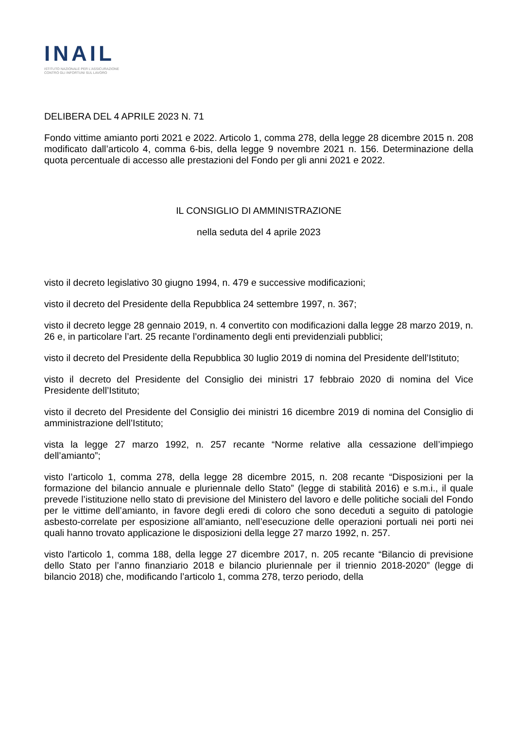INAIL
ISTITUTO NAZIONALE PER L'ASSICURAZIONE
CONTRO GLI INFORTUNI SUL LAVORO
DELIBERA DEL 4 APRILE 2023 N. 71
Fondo vittime amianto porti 2021 e 2022. Articolo 1, comma 278, della legge 28 dicembre 2015 n. 208 modificato dall’articolo 4, comma 6-bis, della legge 9 novembre 2021 n. 156. Determinazione della quota percentuale di accesso alle prestazioni del Fondo per gli anni 2021 e 2022.
IL CONSIGLIO DI AMMINISTRAZIONE
nella seduta del 4 aprile 2023
visto il decreto legislativo 30 giugno 1994, n. 479 e successive modificazioni;
visto il decreto del Presidente della Repubblica 24 settembre 1997, n. 367;
visto il decreto legge 28 gennaio 2019, n. 4 convertito con modificazioni dalla legge 28 marzo 2019, n. 26 e, in particolare l’art. 25 recante l’ordinamento degli enti previdenziali pubblici;
visto il decreto del Presidente della Repubblica 30 luglio 2019 di nomina del Presidente dell’Istituto;
visto il decreto del Presidente del Consiglio dei ministri 17 febbraio 2020 di nomina del Vice Presidente dell’Istituto;
visto il decreto del Presidente del Consiglio dei ministri 16 dicembre 2019 di nomina del Consiglio di amministrazione dell’Istituto;
vista la legge 27 marzo 1992, n. 257 recante “Norme relative alla cessazione dell’impiego dell’amianto”;
visto l’articolo 1, comma 278, della legge 28 dicembre 2015, n. 208 recante “Disposizioni per la formazione del bilancio annuale e pluriennale dello Stato” (legge di stabilità 2016) e s.m.i., il quale prevede l’istituzione nello stato di previsione del Ministero del lavoro e delle politiche sociali del Fondo per le vittime dell’amianto, in favore degli eredi di coloro che sono deceduti a seguito di patologie asbesto-correlate per esposizione all’amianto, nell’esecuzione delle operazioni portuali nei porti nei quali hanno trovato applicazione le disposizioni della legge 27 marzo 1992, n. 257.
visto l'articolo 1, comma 188, della legge 27 dicembre 2017, n. 205 recante “Bilancio di previsione dello Stato per l’anno finanziario 2018 e bilancio pluriennale per il triennio 2018-2020” (legge di bilancio 2018) che, modificando l’articolo 1, comma 278, terzo periodo, della